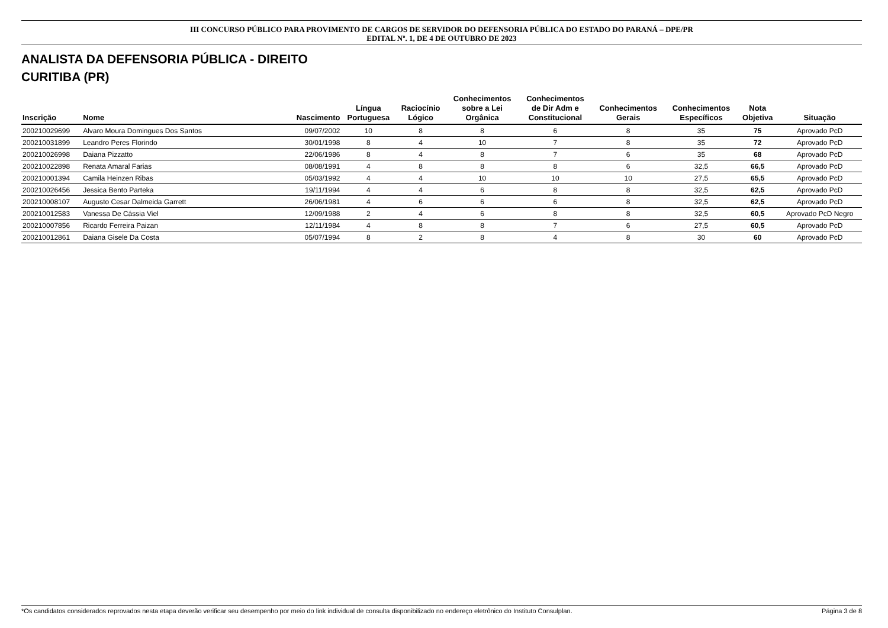III CONCURSO PÚBLICO PARA PROVIMENTO DE CARGOS DE SERVIDOR DO DEFENSORIA PÚBLICA DO ESTADO DO PARANÁ – DPE/PR
EDITAL Nº. 1, DE 4 DE OUTUBRO DE 2023
ANALISTA DA DEFENSORIA PÚBLICA - DIREITO
CURITIBA (PR)
| Inscrição | Nome | Nascimento | Língua Portuguesa | Raciocínio Lógico | Conhecimentos sobre a Lei Orgânica | Conhecimentos de Dir Adm e Constitucional | Conhecimentos Gerais | Conhecimentos Específicos | Nota Objetiva | Situação |
| --- | --- | --- | --- | --- | --- | --- | --- | --- | --- | --- |
| 200210029699 | Alvaro Moura Domingues Dos Santos | 09/07/2002 | 10 | 8 | 8 | 6 | 8 | 35 | 75 | Aprovado PcD |
| 200210031899 | Leandro Peres Florindo | 30/01/1998 | 8 | 4 | 10 | 7 | 8 | 35 | 72 | Aprovado PcD |
| 200210026998 | Daiana Pizzatto | 22/06/1986 | 8 | 4 | 8 | 7 | 6 | 35 | 68 | Aprovado PcD |
| 200210022898 | Renata Amaral Farias | 08/08/1991 | 4 | 8 | 8 | 8 | 6 | 32,5 | 66,5 | Aprovado PcD |
| 200210001394 | Camila Heinzen Ribas | 05/03/1992 | 4 | 4 | 10 | 10 | 10 | 27,5 | 65,5 | Aprovado PcD |
| 200210026456 | Jessica Bento Parteka | 19/11/1994 | 4 | 4 | 6 | 8 | 8 | 32,5 | 62,5 | Aprovado PcD |
| 200210008107 | Augusto Cesar Dalmeida Garrett | 26/06/1981 | 4 | 6 | 6 | 6 | 8 | 32,5 | 62,5 | Aprovado PcD |
| 200210012583 | Vanessa De Cássia Viel | 12/09/1988 | 2 | 4 | 6 | 8 | 8 | 32,5 | 60,5 | Aprovado PcD Negro |
| 200210007856 | Ricardo Ferreira Paizan | 12/11/1984 | 4 | 8 | 8 | 7 | 6 | 27,5 | 60,5 | Aprovado PcD |
| 200210012861 | Daiana Gisele Da Costa | 05/07/1994 | 8 | 2 | 8 | 4 | 8 | 30 | 60 | Aprovado PcD |
*Os candidatos considerados reprovados nesta etapa deverão verificar seu desempenho por meio do link individual de consulta disponibilizado no endereço eletrônico do Instituto Consulplan. Página 3 de 8